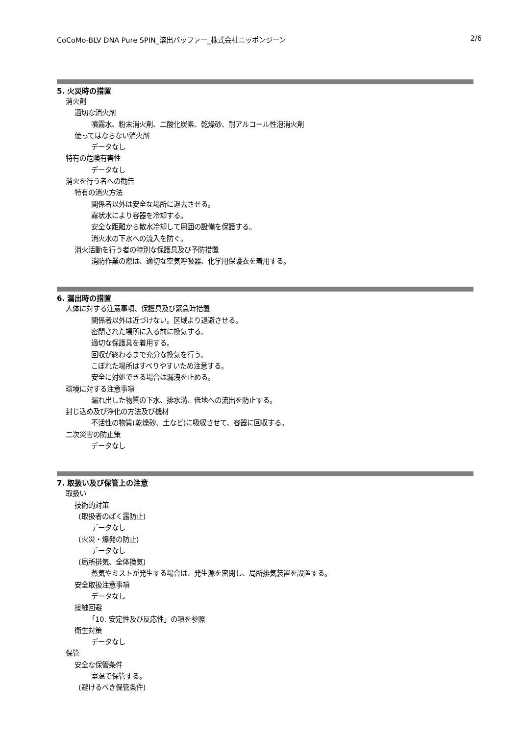CoCoMo-BLV DNA Pure SPIN_溶出バッファー_株式会社ニッポンジーン 2/6
5. 火災時の措置
消火剤
適切な消火剤
噴霧水、粉末消火剤、二酸化炭素、乾燥砂、耐アルコール性泡消火剤
使ってはならない消火剤
データなし
特有の危険有害性
データなし
消火を行う者への勧告
特有の消火方法
関係者以外は安全な場所に退去させる。
霧状水により容器を冷却する。
安全な距離から散水冷却して周囲の設備を保護する。
消火水の下水への流入を防ぐ。
消火活動を行う者の特別な保護具及び予防措置
消防作業の際は、適切な空気呼吸器、化学用保護衣を着用する。
6. 漏出時の措置
人体に対する注意事項、保護具及び緊急時措置
関係者以外は近づけない。区域より退避させる。
密閉された場所に入る前に換気する。
適切な保護具を着用する。
回収が終わるまで充分な換気を行う。
こぼれた場所はすべりやすいため注意する。
安全に対処できる場合は漏洩を止める。
環境に対する注意事項
漏れ出した物質の下水、排水溝、低地への流出を防止する。
封じ込め及び浄化の方法及び機材
不活性の物質(乾燥砂、土など)に吸収させて、容器に回収する。
二次災害の防止策
データなし
7. 取扱い及び保管上の注意
取扱い
技術的対策
(取扱者のばく露防止)
データなし
(火災・爆発の防止)
データなし
(局所排気、全体換気)
蒸気やミストが発生する場合は、発生源を密閉し、局所排気装置を設置する。
安全取扱注意事項
データなし
接触回避
「10. 安定性及び反応性」の項を参照
衛生対策
データなし
保管
安全な保管条件
室温で保管する。
(避けるべき保管条件)